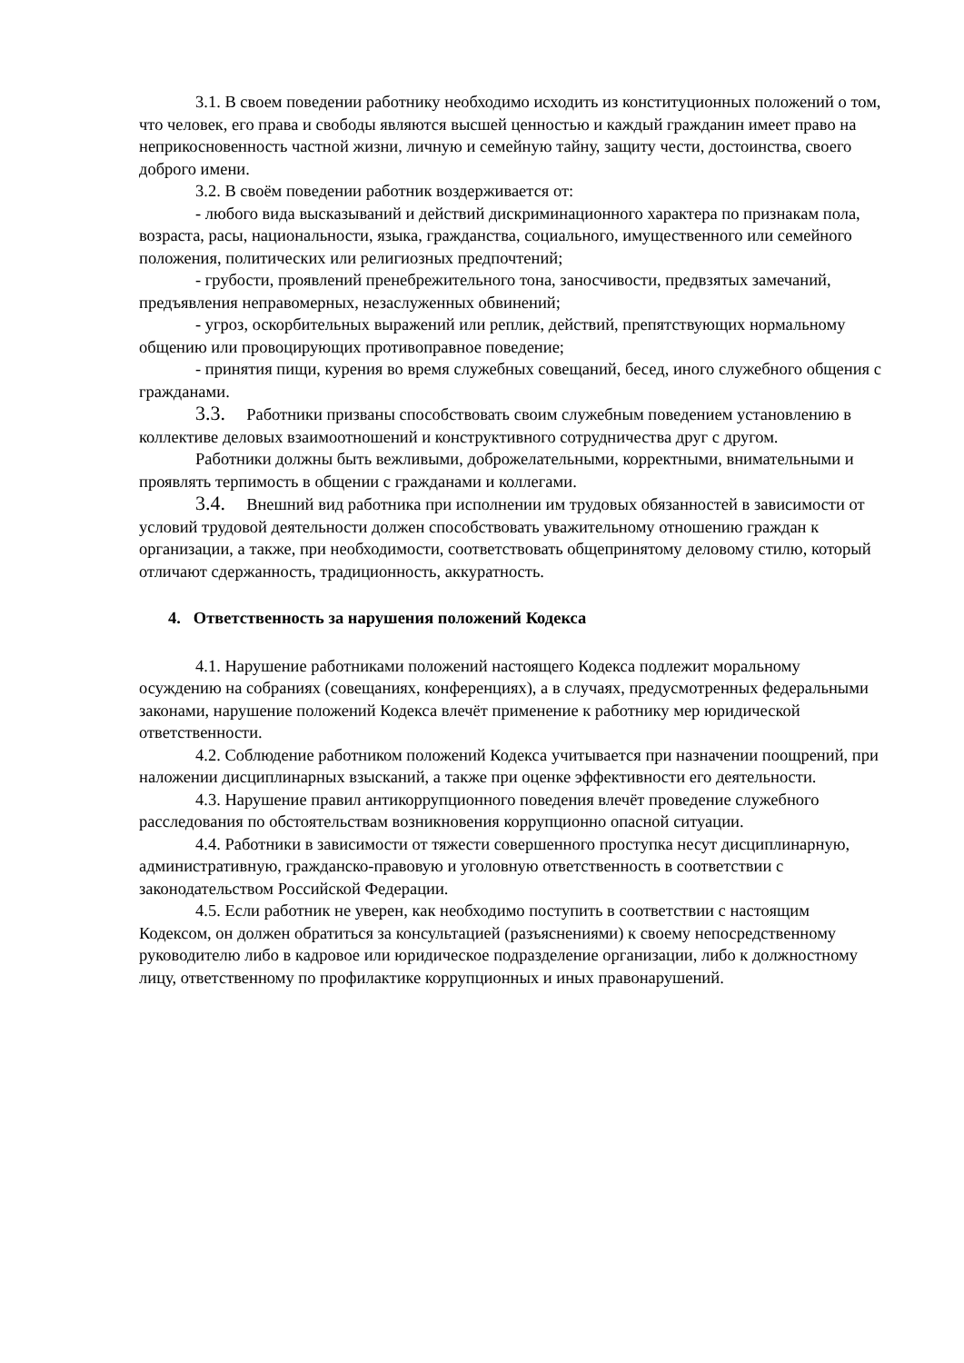3.1. В своем поведении работнику необходимо исходить из конституционных положений о том, что человек, его права и свободы являются высшей ценностью и каждый гражданин имеет право на неприкосновенность частной жизни, личную и семейную тайну, защиту чести, достоинства, своего доброго имени.
3.2. В своём поведении работник воздерживается от:
- любого вида высказываний и действий дискриминационного характера по признакам пола, возраста, расы, национальности, языка, гражданства, социального, имущественного или семейного положения, политических или религиозных предпочтений;
- грубости, проявлений пренебрежительного тона, заносчивости, предвзятых замечаний, предъявления неправомерных, незаслуженных обвинений;
- угроз, оскорбительных выражений или реплик, действий, препятствующих нормальному общению или провоцирующих противоправное поведение;
- принятия пищи, курения во время служебных совещаний, бесед, иного служебного общения с гражданами.
3.3. Работники призваны способствовать своим служебным поведением установлению в коллективе деловых взаимоотношений и конструктивного сотрудничества друг с другом.
Работники должны быть вежливыми, доброжелательными, корректными, внимательными и проявлять терпимость в общении с гражданами и коллегами.
3.4. Внешний вид работника при исполнении им трудовых обязанностей в зависимости от условий трудовой деятельности должен способствовать уважительному отношению граждан к организации, а также, при необходимости, соответствовать общепринятому деловому стилю, который отличают сдержанность, традиционность, аккуратность.
4. Ответственность за нарушения положений Кодекса
4.1. Нарушение работниками положений настоящего Кодекса подлежит моральному осуждению на собраниях (совещаниях, конференциях), а в случаях, предусмотренных федеральными законами, нарушение положений Кодекса влечёт применение к работнику мер юридической ответственности.
4.2. Соблюдение работником положений Кодекса учитывается при назначении поощрений, при наложении дисциплинарных взысканий, а также при оценке эффективности его деятельности.
4.3. Нарушение правил антикоррупционного поведения влечёт проведение служебного расследования по обстоятельствам возникновения коррупционно опасной ситуации.
4.4. Работники в зависимости от тяжести совершенного проступка несут дисциплинарную, административную, гражданско-правовую и уголовную ответственность в соответствии с законодательством Российской Федерации.
4.5. Если работник не уверен, как необходимо поступить в соответствии с настоящим Кодексом, он должен обратиться за консультацией (разъяснениями) к своему непосредственному руководителю либо в кадровое или юридическое подразделение организации, либо к должностному лицу, ответственному по профилактике коррупционных и иных правонарушений.